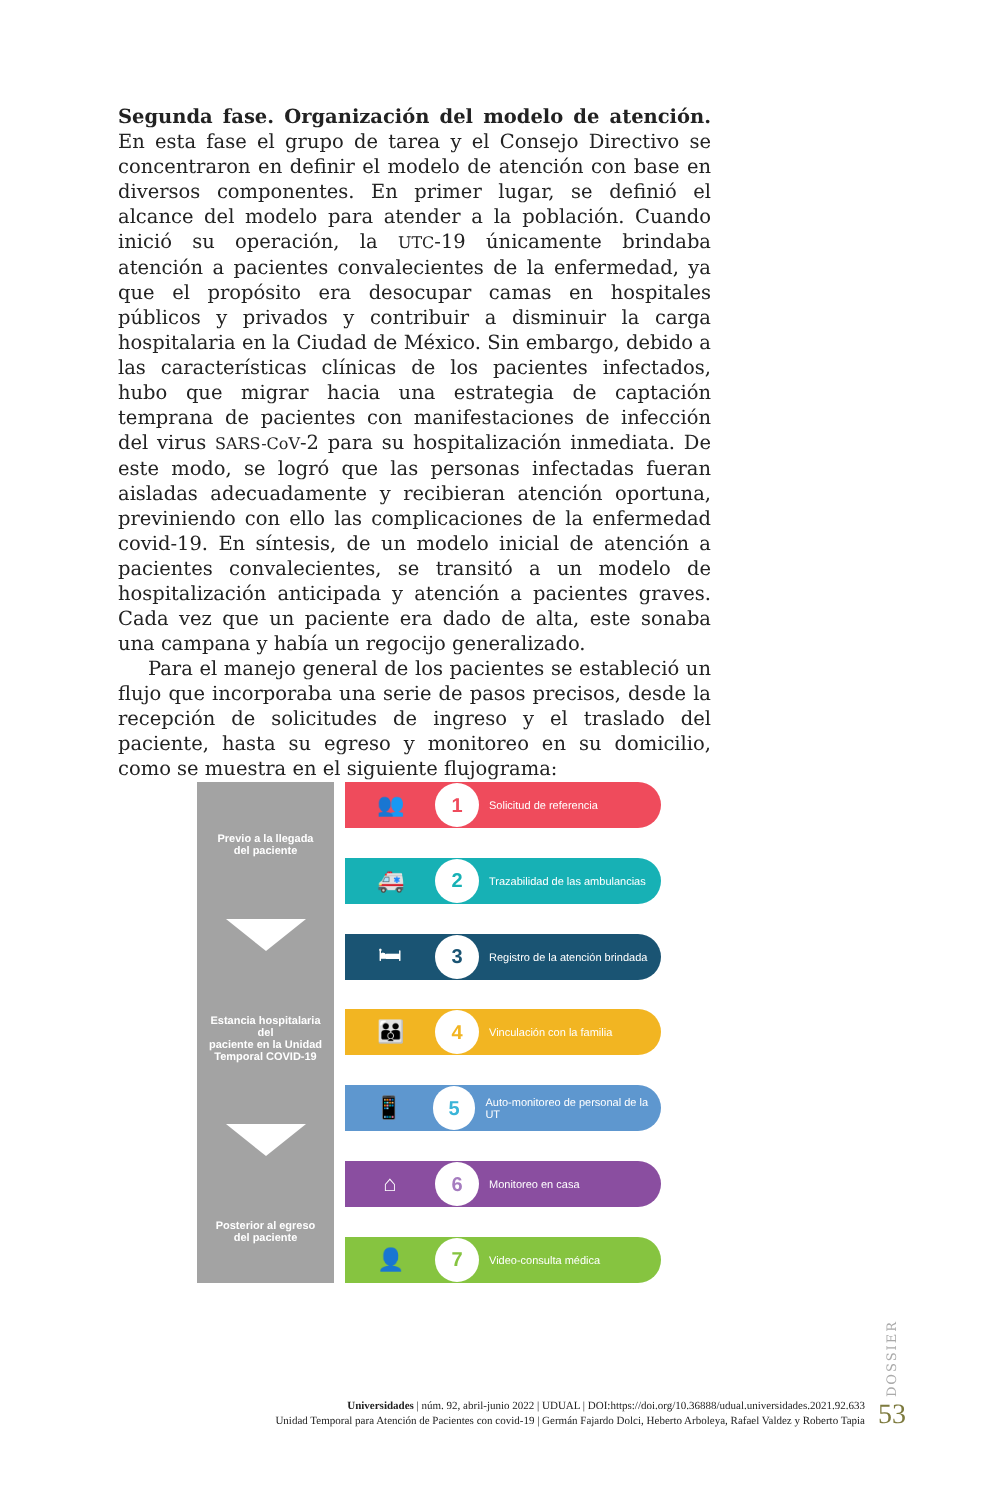Segunda fase. Organización del modelo de atención. En esta fase el grupo de tarea y el Consejo Directivo se concentraron en definir el modelo de atención con base en diversos componentes. En primer lugar, se definió el alcance del modelo para atender a la población. Cuando inició su operación, la UTC-19 únicamente brindaba atención a pacientes convalecientes de la enfermedad, ya que el propósito era desocupar camas en hospitales públicos y privados y contribuir a disminuir la carga hospitalaria en la Ciudad de México. Sin embargo, debido a las características clínicas de los pacientes infectados, hubo que migrar hacia una estrategia de captación temprana de pacientes con manifestaciones de infección del virus SARS-CoV-2 para su hospitalización inmediata. De este modo, se logró que las personas infectadas fueran aisladas adecuadamente y recibieran atención oportuna, previniendo con ello las complicaciones de la enfermedad covid-19. En síntesis, de un modelo inicial de atención a pacientes convalecientes, se transitó a un modelo de hospitalización anticipada y atención a pacientes graves. Cada vez que un paciente era dado de alta, este sonaba una campana y había un regocijo generalizado.
Para el manejo general de los pacientes se estableció un flujo que incorporaba una serie de pasos precisos, desde la recepción de solicitudes de ingreso y el traslado del paciente, hasta su egreso y monitoreo en su domicilio, como se muestra en el siguiente flujograma:
Previo a la llegada
del paciente
Estancia hospitalaria del
paciente en la Unidad
Temporal COVID-19
Posterior al egreso
del paciente
👥
1
Solicitud de referencia
🚑
2
Trazabilidad de las ambulancias
🛏
3
Registro de la atención brindada
👪
4
Vinculación con la familia
📱
5
Auto-monitoreo de personal de la UT
⌂
6
Monitoreo en casa
👤
7
Video-consulta médica
DOSSIER
Universidades | núm. 92, abril-junio 2022 | UDUAL | DOI:https://doi.org/10.36888/udual.universidades.2021.92.633
Unidad Temporal para Atención de Pacientes con covid-19 | Germán Fajardo Dolci, Heberto Arboleya, Rafael Valdez y Roberto Tapia
53